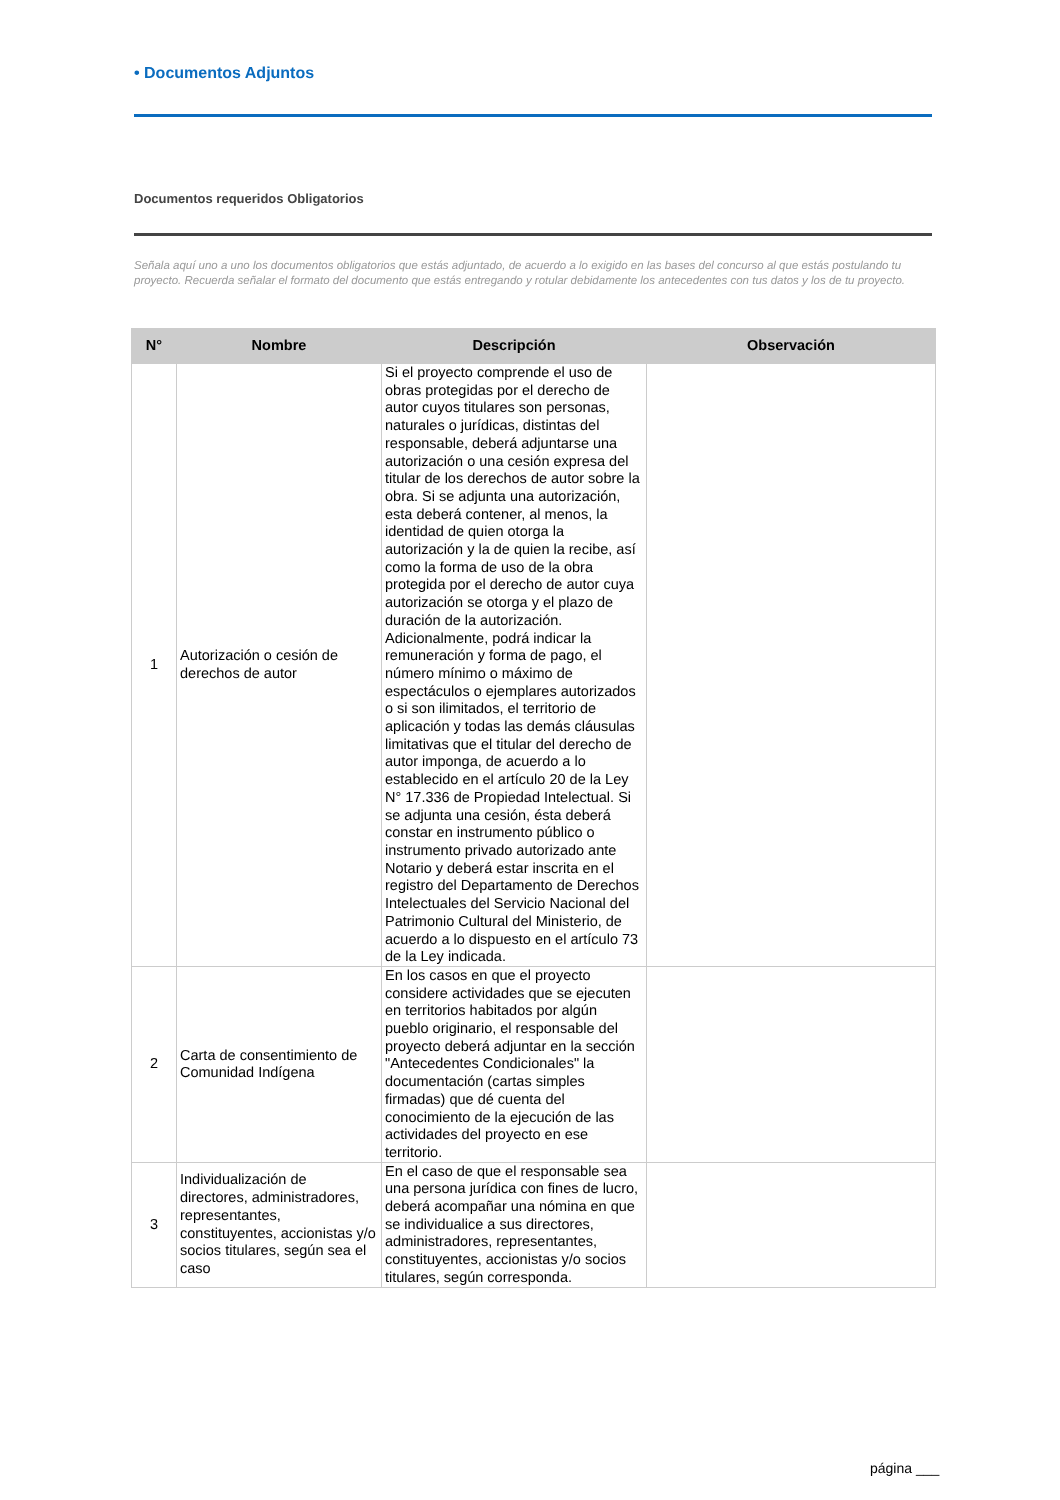• Documentos Adjuntos
Documentos requeridos Obligatorios
Señala aquí uno a uno los documentos obligatorios que estás adjuntado, de acuerdo a lo exigido en las bases del concurso al que estás postulando tu proyecto. Recuerda señalar el formato del documento que estás entregando y rotular debidamente los antecedentes con tus datos y los de tu proyecto.
| N° | Nombre | Descripción | Observación |
| --- | --- | --- | --- |
| 1 | Autorización o cesión de derechos de autor | Si el proyecto comprende el uso de obras protegidas por el derecho de autor cuyos titulares son personas, naturales o jurídicas, distintas del responsable, deberá adjuntarse una autorización o una cesión expresa del titular de los derechos de autor sobre la obra. Si se adjunta una autorización, esta deberá contener, al menos, la identidad de quien otorga la autorización y la de quien la recibe, así como la forma de uso de la obra protegida por el derecho de autor cuya autorización se otorga y el plazo de duración de la autorización. Adicionalmente, podrá indicar la remuneración y forma de pago, el número mínimo o máximo de espectáculos o ejemplares autorizados o si son ilimitados, el territorio de aplicación y todas las demás cláusulas limitativas que el titular del derecho de autor imponga, de acuerdo a lo establecido en el artículo 20 de la Ley N° 17.336 de Propiedad Intelectual. Si se adjunta una cesión, ésta deberá constar en instrumento público o instrumento privado autorizado ante Notario y deberá estar inscrita en el registro del Departamento de Derechos Intelectuales del Servicio Nacional del Patrimonio Cultural del Ministerio, de acuerdo a lo dispuesto en el artículo 73 de la Ley indicada. | |
| 2 | Carta de consentimiento de Comunidad Indígena | En los casos en que el proyecto considere actividades que se ejecuten en territorios habitados por algún pueblo originario, el responsable del proyecto deberá adjuntar en la sección "Antecedentes Condicionales" la documentación (cartas simples firmadas) que dé cuenta del conocimiento de la ejecución de las actividades del proyecto en ese territorio. | |
| 3 | Individualización de directores, administradores, representantes, constituyentes, accionistas y/o socios titulares, según sea el caso | En el caso de que el responsable sea una persona jurídica con fines de lucro, deberá acompañar una nómina en que se individualice a sus directores, administradores, representantes, constituyentes, accionistas y/o socios titulares, según corresponda. | |
página ___